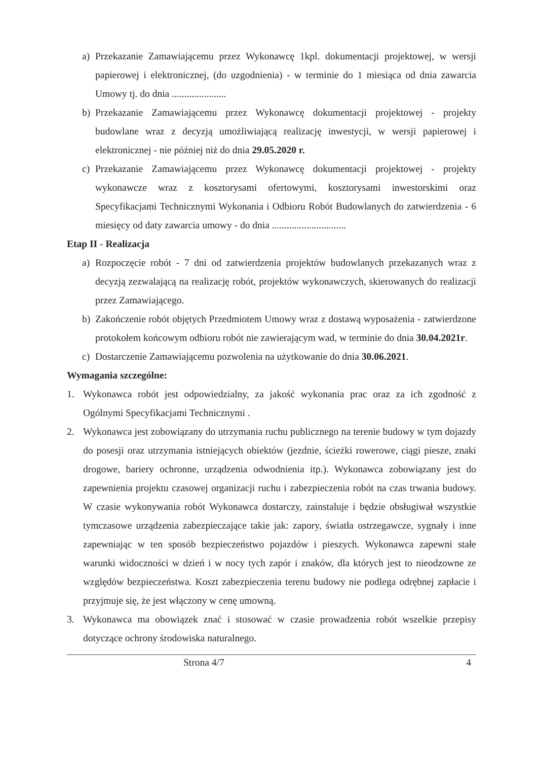a) Przekazanie Zamawiającemu przez Wykonawcę 1kpl. dokumentacji projektowej, w wersji papierowej i elektronicznej, (do uzgodnienia) - w terminie do 1 miesiąca od dnia zawarcia Umowy tj. do dnia ......................
b) Przekazanie Zamawiającemu przez Wykonawcę dokumentacji projektowej - projekty budowlane wraz z decyzją umożliwiającą realizację inwestycji, w wersji papierowej i elektronicznej - nie później niż do dnia 29.05.2020 r.
c) Przekazanie Zamawiającemu przez Wykonawcę dokumentacji projektowej - projekty wykonawcze wraz z kosztorysami ofertowymi, kosztorysami inwestorskimi oraz Specyfikacjami Technicznymi Wykonania i Odbioru Robót Budowlanych do zatwierdzenia - 6 miesięcy od daty zawarcia umowy - do dnia ..............................
Etap II - Realizacja
a) Rozpoczęcie robót - 7 dni od zatwierdzenia projektów budowlanych przekazanych wraz z decyzją zezwalającą na realizację robót, projektów wykonawczych, skierowanych do realizacji przez Zamawiającego.
b) Zakończenie robót objętych Przedmiotem Umowy wraz z dostawą wyposażenia - zatwierdzone protokołem końcowym odbioru robót nie zawierającym wad, w terminie do dnia 30.04.2021r.
c) Dostarczenie Zamawiającemu pozwolenia na użytkowanie do dnia 30.06.2021.
Wymagania szczególne:
1. Wykonawca robót jest odpowiedzialny, za jakość wykonania prac oraz za ich zgodność z Ogólnymi Specyfikacjami Technicznymi .
2. Wykonawca jest zobowiązany do utrzymania ruchu publicznego na terenie budowy w tym dojazdy do posesji oraz utrzymania istniejących obiektów (jezdnie, ścieżki rowerowe, ciągi piesze, znaki drogowe, bariery ochronne, urządzenia odwodnienia itp.). Wykonawca zobowiązany jest do zapewnienia projektu czasowej organizacji ruchu i zabezpieczenia robót na czas trwania budowy. W czasie wykonywania robót Wykonawca dostarczy, zainstaluje i będzie obsługiwał wszystkie tymczasowe urządzenia zabezpieczające takie jak: zapory, światła ostrzegawcze, sygnały i inne zapewniając w ten sposób bezpieczeństwo pojazdów i pieszych. Wykonawca zapewni stałe warunki widoczności w dzień i w nocy tych zapór i znaków, dla których jest to nieodzowne ze względów bezpieczeństwa. Koszt zabezpieczenia terenu budowy nie podlega odrębnej zapłacie i przyjmuje się, że jest włączony w cenę umowną.
3. Wykonawca ma obowiązek znać i stosować w czasie prowadzenia robót wszelkie przepisy dotyczące ochrony środowiska naturalnego.
Strona 4/7 4